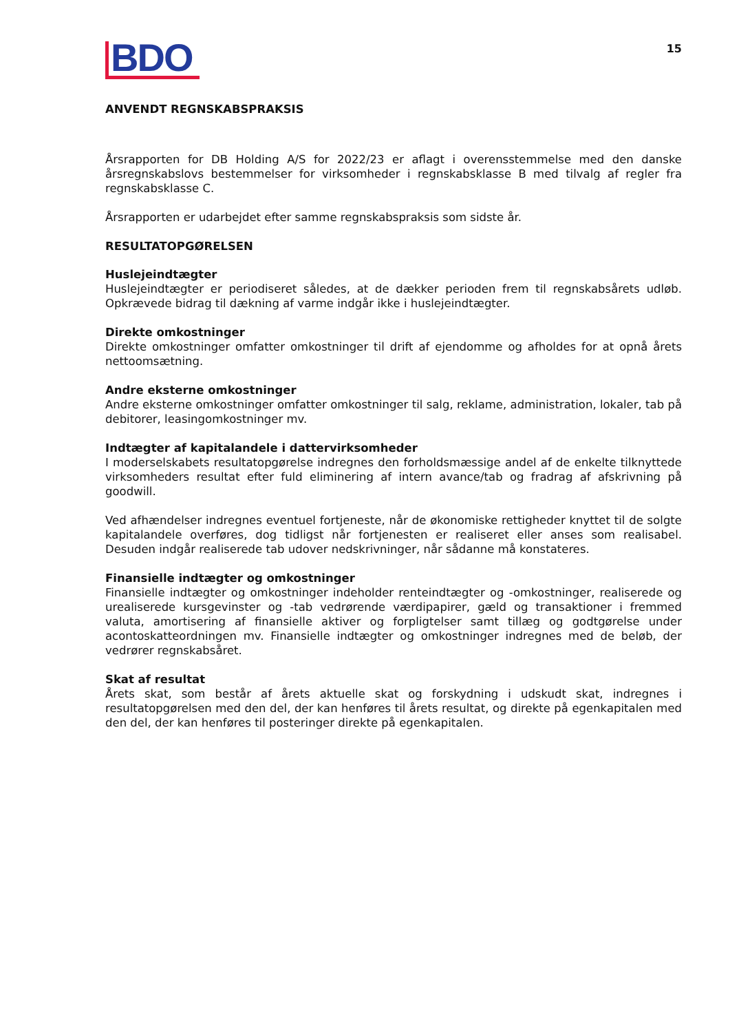BDO
15
ANVENDT REGNSKABSPRAKSIS
Årsrapporten for DB Holding A/S for 2022/23 er aflagt i overensstemmelse med den danske årsregnskabslovs bestemmelser for virksomheder i regnskabsklasse B med tilvalg af regler fra regnskabsklasse C.
Årsrapporten er udarbejdet efter samme regnskabspraksis som sidste år.
RESULTATOPGØRELSEN
Huslejeindtægter
Huslejeindtægter er periodiseret således, at de dækker perioden frem til regnskabsårets udløb. Opkrævede bidrag til dækning af varme indgår ikke i huslejeindtægter.
Direkte omkostninger
Direkte omkostninger omfatter omkostninger til drift af ejendomme og afholdes for at opnå årets nettoomsætning.
Andre eksterne omkostninger
Andre eksterne omkostninger omfatter omkostninger til salg, reklame, administration, lokaler, tab på debitorer, leasingomkostninger mv.
Indtægter af kapitalandele i dattervirksomheder
I moderselskabets resultatopgørelse indregnes den forholdsmæssige andel af de enkelte tilknyttede virksomheders resultat efter fuld eliminering af intern avance/tab og fradrag af afskrivning på goodwill.
Ved afhændelser indregnes eventuel fortjeneste, når de økonomiske rettigheder knyttet til de solgte kapitalandele overføres, dog tidligst når fortjenesten er realiseret eller anses som realisabel. Desuden indgår realiserede tab udover nedskrivninger, når sådanne må konstateres.
Finansielle indtægter og omkostninger
Finansielle indtægter og omkostninger indeholder renteindtægter og -omkostninger, realiserede og urealiserede kursgevinster og -tab vedrørende værdipapirer, gæld og transaktioner i fremmed valuta, amortisering af finansielle aktiver og forpligtelser samt tillæg og godtgørelse under acontoskatteordningen mv. Finansielle indtægter og omkostninger indregnes med de beløb, der vedrører regnskabsåret.
Skat af resultat
Årets skat, som består af årets aktuelle skat og forskydning i udskudt skat, indregnes i resultatopgørelsen med den del, der kan henføres til årets resultat, og direkte på egenkapitalen med den del, der kan henføres til posteringer direkte på egenkapitalen.